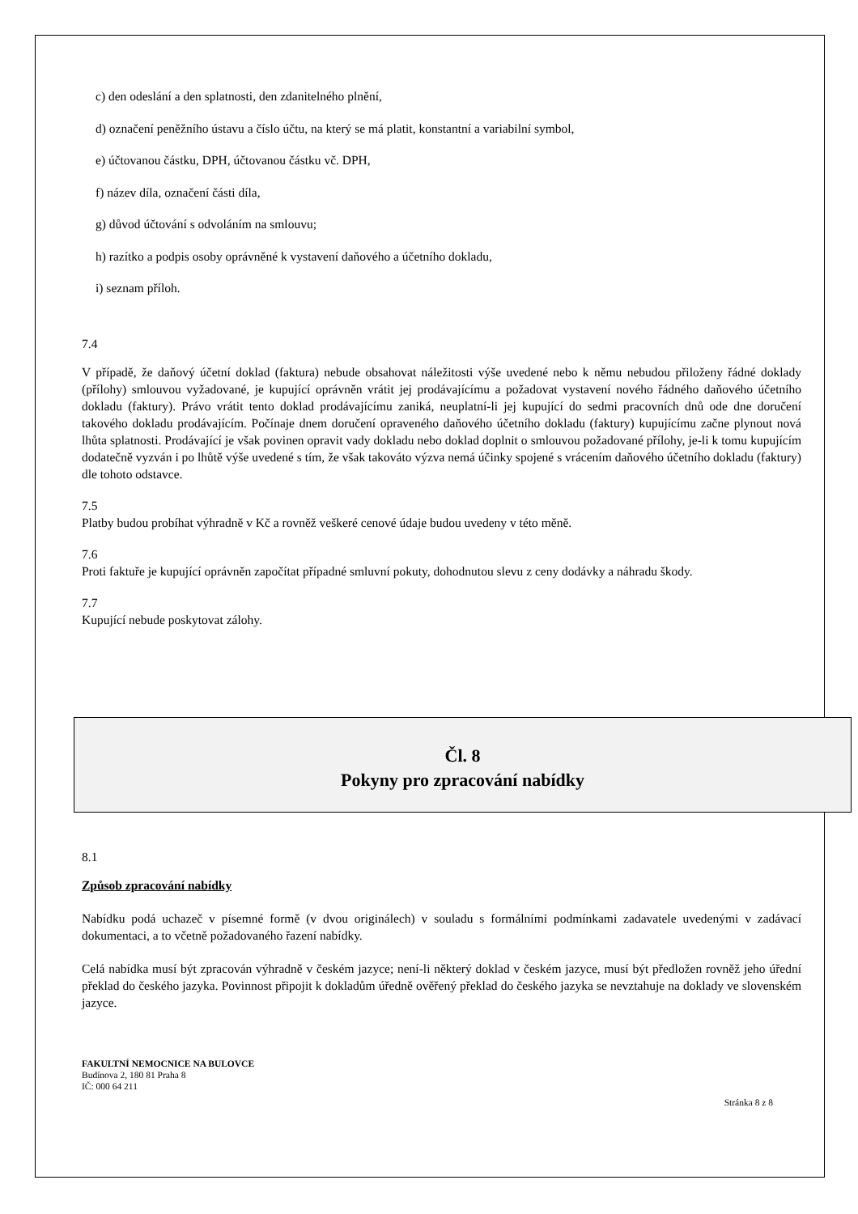c) den odeslání a den splatnosti, den zdanitelného plnění,
d) označení peněžního ústavu a číslo účtu, na který se má platit, konstantní a variabilní symbol,
e) účtovanou částku, DPH, účtovanou částku vč. DPH,
f) název díla, označení části díla,
g) důvod účtování s odvoláním na smlouvu;
h) razítko a podpis osoby oprávněné k vystavení daňového a účetního dokladu,
i) seznam příloh.
7.4
V případě, že daňový účetní doklad (faktura) nebude obsahovat náležitosti výše uvedené nebo k němu nebudou přiloženy řádné doklady (přílohy) smlouvou vyžadované, je kupující oprávněn vrátit jej prodávajícímu a požadovat vystavení nového řádného daňového účetního dokladu (faktury). Právo vrátit tento doklad prodávajícímu zaniká, neuplatní-li jej kupující do sedmi pracovních dnů ode dne doručení takového dokladu prodávajícím. Počínaje dnem doručení opraveného daňového účetního dokladu (faktury) kupujícímu začne plynout nová lhůta splatnosti. Prodávající je však povinen opravit vady dokladu nebo doklad doplnit o smlouvou požadované přílohy, je-li k tomu kupujícím dodatečně vyzván i po lhůtě výše uvedené s tím, že však takováto výzva nemá účinky spojené s vrácením daňového účetního dokladu (faktury) dle tohoto odstavce.
7.5
Platby budou probíhat výhradně v Kč a rovněž veškeré cenové údaje budou uvedeny v této měně.
7.6
Proti faktuře je kupující oprávněn započítat případné smluvní pokuty, dohodnutou slevu z ceny dodávky a náhradu škody.
7.7
Kupující nebude poskytovat zálohy.
Čl. 8
Pokyny pro zpracování nabídky
8.1
Způsob zpracování nabídky
Nabídku podá uchazeč v písemné formě (v dvou originálech) v souladu s formálními podmínkami zadavatele uvedenými v zadávací dokumentaci, a to včetně požadovaného řazení nabídky.
Celá nabídka musí být zpracován výhradně v českém jazyce; není-li některý doklad v českém jazyce, musí být předložen rovněž jeho úřední překlad do českého jazyka. Povinnost připojit k dokladům úředně ověřený překlad do českého jazyka se nevztahuje na doklady ve slovenském jazyce.
FAKULTNÍ NEMOCNICE NA BULOVCE
Budínova 2, 180 81 Praha 8
IČ: 000 64 211
Stránka 8 z 8